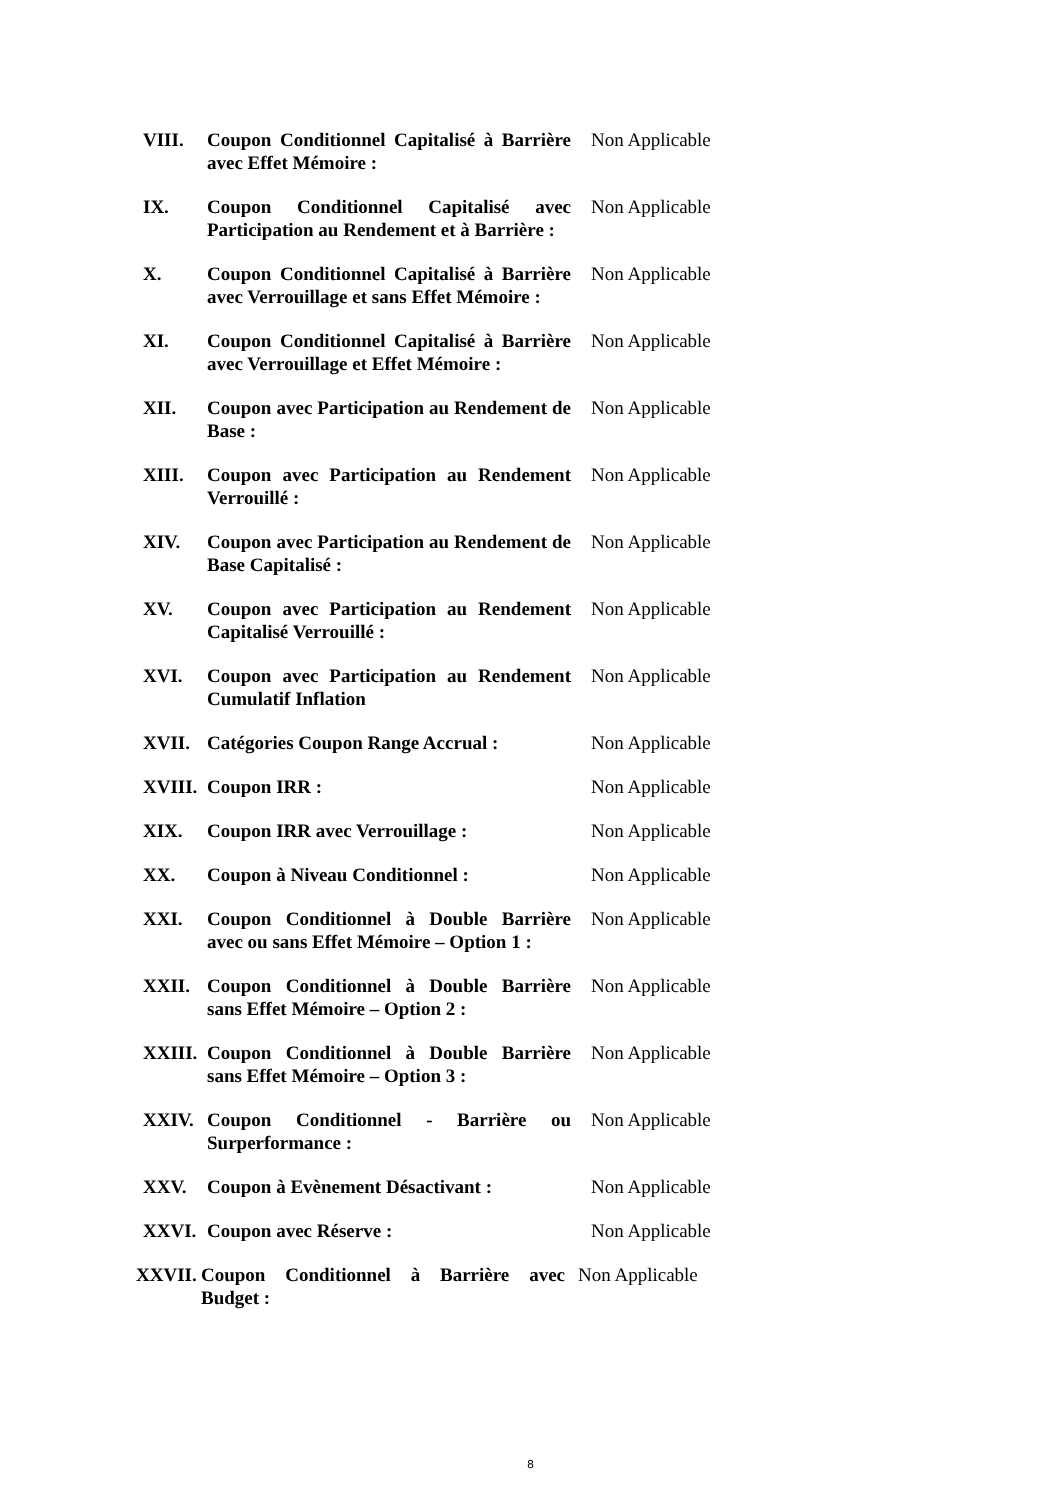| VIII. | Coupon Conditionnel Capitalisé à Barrière avec Effet Mémoire : | Non Applicable |
| IX. | Coupon Conditionnel Capitalisé avec Participation au Rendement et à Barrière : | Non Applicable |
| X. | Coupon Conditionnel Capitalisé à Barrière avec Verrouillage et sans Effet Mémoire : | Non Applicable |
| XI. | Coupon Conditionnel Capitalisé à Barrière avec Verrouillage et Effet Mémoire : | Non Applicable |
| XII. | Coupon avec Participation au Rendement de Base : | Non Applicable |
| XIII. | Coupon avec Participation au Rendement Verrouillé : | Non Applicable |
| XIV. | Coupon avec Participation au Rendement de Base Capitalisé : | Non Applicable |
| XV. | Coupon avec Participation au Rendement Capitalisé Verrouillé : | Non Applicable |
| XVI. | Coupon avec Participation au Rendement Cumulatif Inflation | Non Applicable |
| XVII. | Catégories Coupon Range Accrual : | Non Applicable |
| XVIII. | Coupon IRR : | Non Applicable |
| XIX. | Coupon IRR avec Verrouillage : | Non Applicable |
| XX. | Coupon à Niveau Conditionnel : | Non Applicable |
| XXI. | Coupon Conditionnel à Double Barrière avec ou sans Effet Mémoire – Option 1 : | Non Applicable |
| XXII. | Coupon Conditionnel à Double Barrière sans Effet Mémoire – Option 2 : | Non Applicable |
| XXIII. | Coupon Conditionnel à Double Barrière sans Effet Mémoire – Option 3 : | Non Applicable |
| XXIV. | Coupon Conditionnel - Barrière ou Surperformance : | Non Applicable |
| XXV. | Coupon à Evènement Désactivant : | Non Applicable |
| XXVI. | Coupon avec Réserve : | Non Applicable |
| XXVII. | Coupon Conditionnel à Barrière avec Budget : | Non Applicable |
8